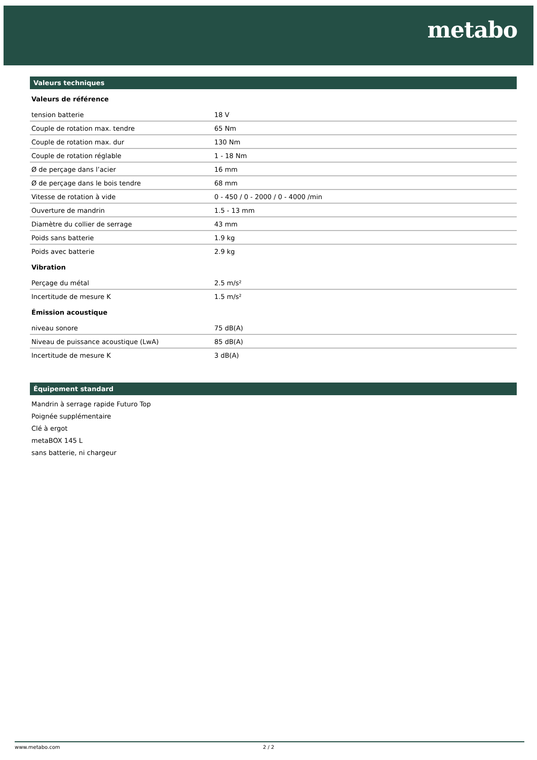metabo
Valeurs techniques
Valeurs de référence
| tension batterie | 18 V |
| Couple de rotation max. tendre | 65 Nm |
| Couple de rotation max. dur | 130 Nm |
| Couple de rotation réglable | 1 - 18 Nm |
| Ø de perçage dans l’acier | 16 mm |
| Ø de perçage dans le bois tendre | 68 mm |
| Vitesse de rotation à vide | 0 - 450 / 0 - 2000 / 0 - 4000 /min |
| Ouverture de mandrin | 1.5 - 13 mm |
| Diamètre du collier de serrage | 43 mm |
| Poids sans batterie | 1.9 kg |
| Poids avec batterie | 2.9 kg |
Vibration
| Perçage du métal | 2.5 m/s² |
| Incertitude de mesure K | 1.5 m/s² |
Émission acoustique
| niveau sonore | 75 dB(A) |
| Niveau de puissance acoustique (LwA) | 85 dB(A) |
| Incertitude de mesure K | 3 dB(A) |
Équipement standard
Mandrin à serrage rapide Futuro Top
Poignée supplémentaire
Clé à ergot
metaBOX 145 L
sans batterie, ni chargeur
www.metabo.com 2 / 2